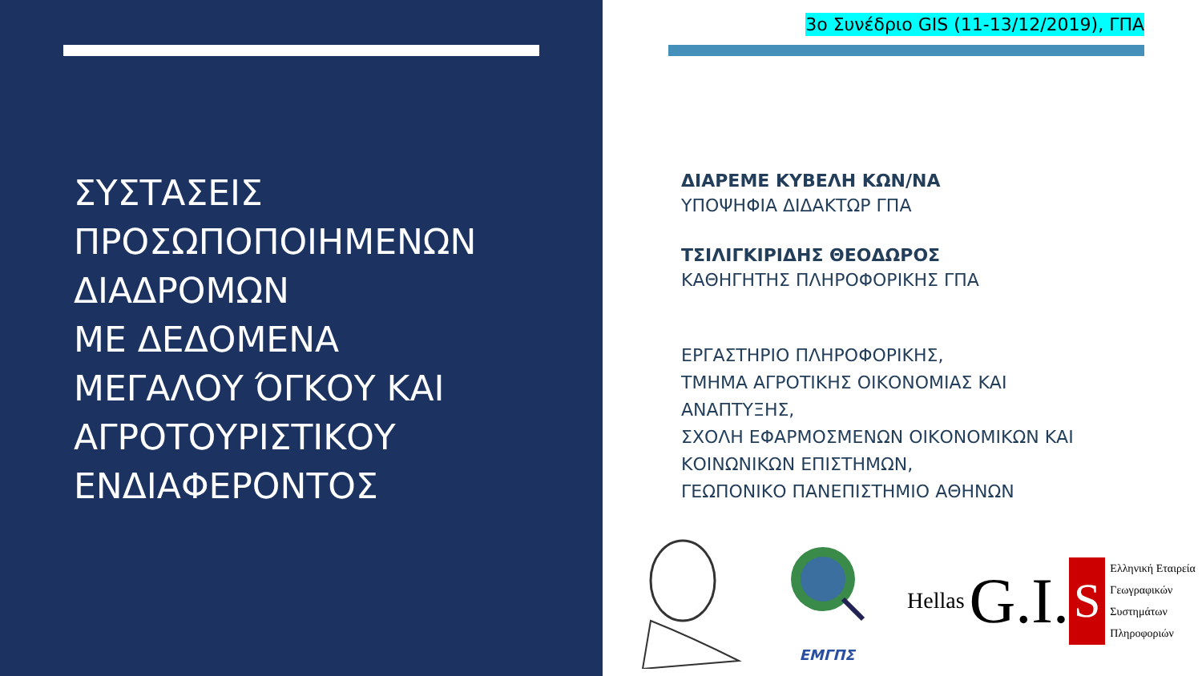ΣΥΣΤΑΣΕΙΣ
ΠΡΟΣΩΠΟΠΟΙΗΜΕΝΩΝ
ΔΙΑΔΡΟΜΩΝ
ΜΕ ΔΕΔΟΜΕΝΑ
ΜΕΓΑΛΟΥ ΌΓΚΟΥ ΚΑΙ
ΑΓΡΟΤΟΥΡΙΣΤΙΚΟΥ
ΕΝΔΙΑΦΕΡΟΝΤΟΣ
3ο Συνέδριο GIS (11-13/12/2019), ΓΠΑ
ΔΙΑΡΕΜΕ ΚΥΒΕΛΗ ΚΩΝ/ΝΑ
ΥΠΟΨΗΦΙΑ ΔΙΔΑΚΤΩΡ ΓΠΑ
ΤΣΙΛΙΓΚΙΡΙΔΗΣ ΘΕΟΔΩΡΟΣ
ΚΑΘΗΓΗΤΗΣ ΠΛΗΡΟΦΟΡΙΚΗΣ ΓΠΑ
ΕΡΓΑΣΤΗΡΙΟ ΠΛΗΡΟΦΟΡΙΚΗΣ,
ΤΜΗΜΑ ΑΓΡΟΤΙΚΗΣ ΟΙΚΟΝΟΜΙΑΣ ΚΑΙ
ΑΝΑΠΤΥΞΗΣ,
ΣΧΟΛΗ ΕΦΑΡΜΟΣΜΕΝΩΝ ΟΙΚΟΝΟΜΙΚΩΝ ΚΑΙ
ΚΟΙΝΩΝΙΚΩΝ ΕΠΙΣΤΗΜΩΝ,
ΓΕΩΠΟΝΙΚΟ ΠΑΝΕΠΙΣΤΗΜΙΟ ΑΘΗΝΩΝ
ΕΜΓΠΣ
Hellas G.I. S
Ελληνική Εταιρεία
Γεωγραφικών
Συστημάτων
Πληροφοριών